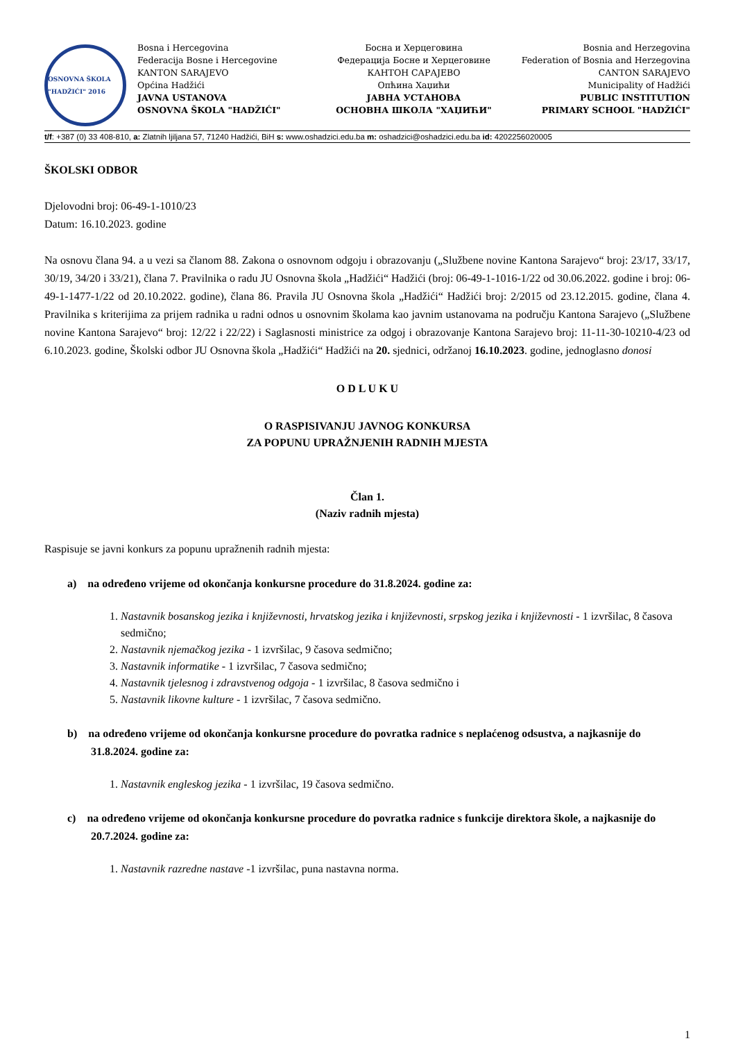OSNOVNA ŠKOLA "HADŽIĆI" 2016
Bosna i Hercegovina
Federacija Bosne i Hercegovine
KANTON SARAJEVO
Općina Hadžići
JAVNA USTANOVA
OSNOVNA ŠKOLA "HADŽIĆI"
Босна и Херцеговина
Федерација Босне и Херцеговине
КАНТОН САРАЈЕВО
Опћина Хаџићи
ЈАВНА УСТАНОВА
ОСНОВНА ШКОЛА "ХАЏИЋИ"
Bosnia and Herzegovina
Federation of Bosnia and Herzegovina
CANTON SARAJEVO
Municipality of Hadžići
PUBLIC INSTITUTION
PRIMARY SCHOOL "HADŽIĆI"
t/f: +387 (0) 33 408-810, a: Zlatnih ljiljana 57, 71240 Hadžići, BiH s: www.oshadzici.edu.ba m: oshadzici@oshadzici.edu.ba id: 4202256020005
ŠKOLSKI ODBOR
Djelovodni broj: 06-49-1-1010/23
Datum: 16.10.2023. godine
Na osnovu člana 94. a u vezi sa članom 88. Zakona o osnovnom odgoju i obrazovanju („Službene novine Kantona Sarajevo“ broj: 23/17, 33/17, 30/19, 34/20 i 33/21), člana 7. Pravilnika o radu JU Osnovna škola „Hadžići“ Hadžići (broj: 06-49-1-1016-1/22 od 30.06.2022. godine i broj: 06-49-1-1477-1/22 od 20.10.2022. godine), člana 86. Pravila JU Osnovna škola „Hadžići“ Hadžići broj: 2/2015 od 23.12.2015. godine, člana 4. Pravilnika s kriterijima za prijem radnika u radni odnos u osnovnim školama kao javnim ustanovama na području Kantona Sarajevo („Službene novine Kantona Sarajevo“ broj: 12/22 i 22/22) i Saglasnosti ministrice za odgoj i obrazovanje Kantona Sarajevo broj: 11-11-30-10210-4/23 od 6.10.2023. godine, Školski odbor JU Osnovna škola „Hadžići“ Hadžići na 20. sjednici, održanoj 16.10.2023. godine, jednoglasno donosi
O D L U K U
O RASPISIVANJU JAVNOG KONKURSA
ZA POPUNU UPRAŽNJENIH RADNIH MJESTA
Član 1.
(Naziv radnih mjesta)
Raspisuje se javni konkurs za popunu upražnenih radnih mjesta:
a) na određeno vrijeme od okončanja konkursne procedure do 31.8.2024. godine za:
1. Nastavnik bosanskog jezika i književnosti, hrvatskog jezika i književnosti, srpskog jezika i književnosti - 1 izvršilac, 8 časova sedmično;
2. Nastavnik njemačkog jezika - 1 izvršilac, 9 časova sedmično;
3. Nastavnik informatike - 1 izvršilac, 7 časova sedmično;
4. Nastavnik tjelesnog i zdravstvenog odgoja - 1 izvršilac, 8 časova sedmično i
5. Nastavnik likovne kulture - 1 izvršilac, 7 časova sedmično.
b) na određeno vrijeme od okončanja konkursne procedure do povratka radnice s neplaćenog odsustva, a najkasnije do 31.8.2024. godine za:
1. Nastavnik engleskog jezika - 1 izvršilac, 19 časova sedmično.
c) na određeno vrijeme od okončanja konkursne procedure do povratka radnice s funkcije direktora škole, a najkasnije do 20.7.2024. godine za:
1. Nastavnik razredne nastave -1 izvršilac, puna nastavna norma.
1